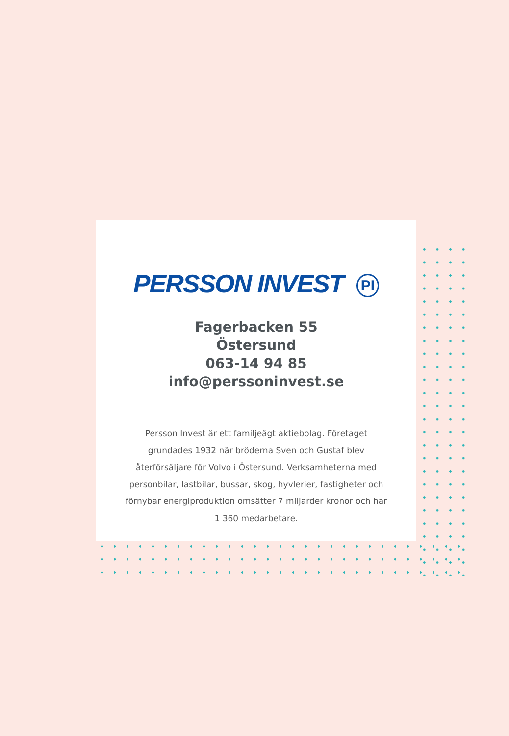PERSSON INVEST PI
Fagerbacken 55
Östersund
063-14 94 85
info@perssoninvest.se
Persson Invest är ett familjeägt aktiebolag. Företaget grundades 1932 när bröderna Sven och Gustaf blev återförsäljare för Volvo i Östersund. Verksamheterna med personbilar, lastbilar, bussar, skog, hyvlerier, fastigheter och förnybar energiproduktion omsätter 7 miljarder kronor och har 1 360 medarbetare.